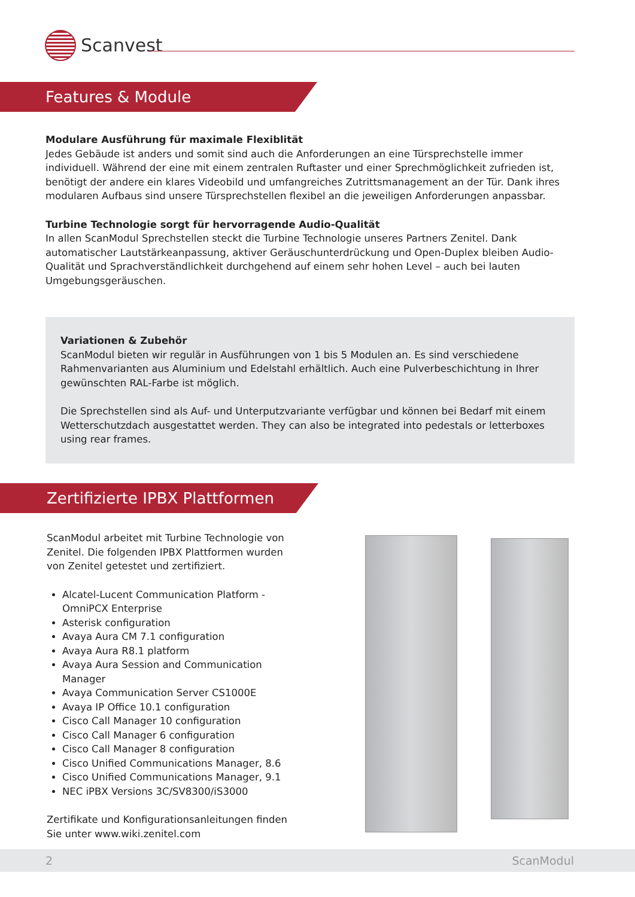Scanvest
Features & Module
Modulare Ausführung für maximale Flexiblität
Jedes Gebäude ist anders und somit sind auch die Anforderungen an eine Türsprechstelle immer individuell. Während der eine mit einem zentralen Ruftaster und einer Sprechmöglichkeit zufrieden ist, benötigt der andere ein klares Videobild und umfangreiches Zutrittsmanagement an der Tür. Dank ihres modularen Aufbaus sind unsere Türsprechstellen flexibel an die jeweiligen Anforderungen anpassbar.
Turbine Technologie sorgt für hervorragende Audio-Qualität
In allen ScanModul Sprechstellen steckt die Turbine Technologie unseres Partners Zenitel. Dank automatischer Lautstärkeanpassung, aktiver Geräuschunterdrückung und Open-Duplex bleiben Audio-Qualität und Sprachverständlichkeit durchgehend auf einem sehr hohen Level – auch bei lauten Umgebungsgeräuschen.
Variationen & Zubehör
ScanModul bieten wir regulär in Ausführungen von 1 bis 5 Modulen an. Es sind verschiedene Rahmenvarianten aus Aluminium und Edelstahl erhältlich. Auch eine Pulverbeschichtung in Ihrer gewünschten RAL-Farbe ist möglich.
Die Sprechstellen sind als Auf- und Unterputzvariante verfügbar und können bei Bedarf mit einem Wetterschutzdach ausgestattet werden. They can also be integrated into pedestals or letterboxes using rear frames.
Zertifizierte IPBX Plattformen
ScanModul arbeitet mit Turbine Technologie von Zenitel. Die folgenden IPBX Plattformen wurden von Zenitel getestet und zertifiziert.
Alcatel-Lucent Communication Platform - OmniPCX Enterprise
Asterisk configuration
Avaya Aura CM 7.1 configuration
Avaya Aura R8.1 platform
Avaya Aura Session and Communication Manager
Avaya Communication Server CS1000E
Avaya IP Office 10.1 configuration
Cisco Call Manager 10 configuration
Cisco Call Manager 6 configuration
Cisco Call Manager 8 configuration
Cisco Unified Communications Manager, 8.6
Cisco Unified Communications Manager, 9.1
NEC iPBX Versions 3C/SV8300/iS3000
Zertifikate und Konfigurationsanleitungen finden Sie unter www.wiki.zenitel.com
2 ScanModul